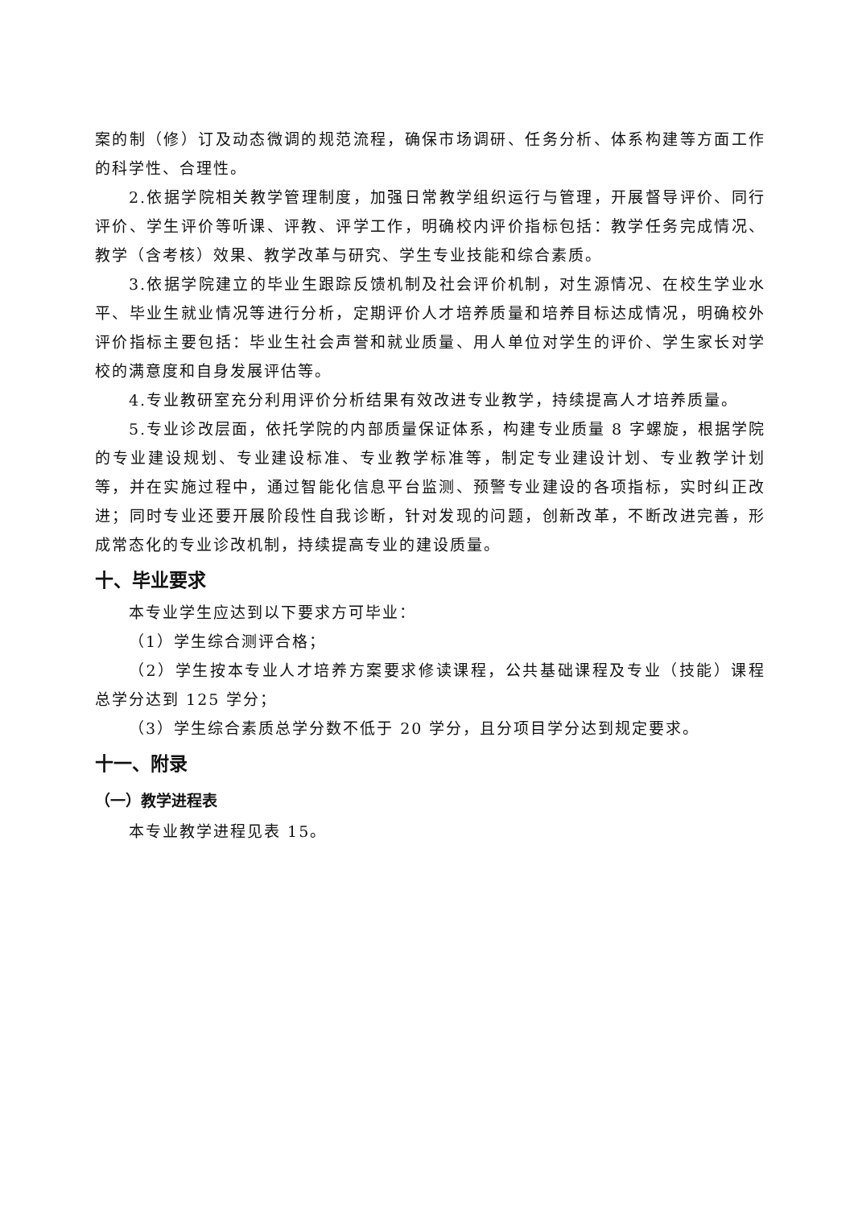案的制（修）订及动态微调的规范流程，确保市场调研、任务分析、体系构建等方面工作的科学性、合理性。
2.依据学院相关教学管理制度，加强日常教学组织运行与管理，开展督导评价、同行评价、学生评价等听课、评教、评学工作，明确校内评价指标包括：教学任务完成情况、教学（含考核）效果、教学改革与研究、学生专业技能和综合素质。
3.依据学院建立的毕业生跟踪反馈机制及社会评价机制，对生源情况、在校生学业水平、毕业生就业情况等进行分析，定期评价人才培养质量和培养目标达成情况，明确校外评价指标主要包括：毕业生社会声誉和就业质量、用人单位对学生的评价、学生家长对学校的满意度和自身发展评估等。
4.专业教研室充分利用评价分析结果有效改进专业教学，持续提高人才培养质量。
5.专业诊改层面，依托学院的内部质量保证体系，构建专业质量 8 字螺旋，根据学院的专业建设规划、专业建设标准、专业教学标准等，制定专业建设计划、专业教学计划等，并在实施过程中，通过智能化信息平台监测、预警专业建设的各项指标，实时纠正改进；同时专业还要开展阶段性自我诊断，针对发现的问题，创新改革，不断改进完善，形成常态化的专业诊改机制，持续提高专业的建设质量。
十、毕业要求
本专业学生应达到以下要求方可毕业：
（1）学生综合测评合格；
（2）学生按本专业人才培养方案要求修读课程，公共基础课程及专业（技能）课程总学分达到 125 学分；
（3）学生综合素质总学分数不低于 20 学分，且分项目学分达到规定要求。
十一、附录
（一）教学进程表
本专业教学进程见表 15。